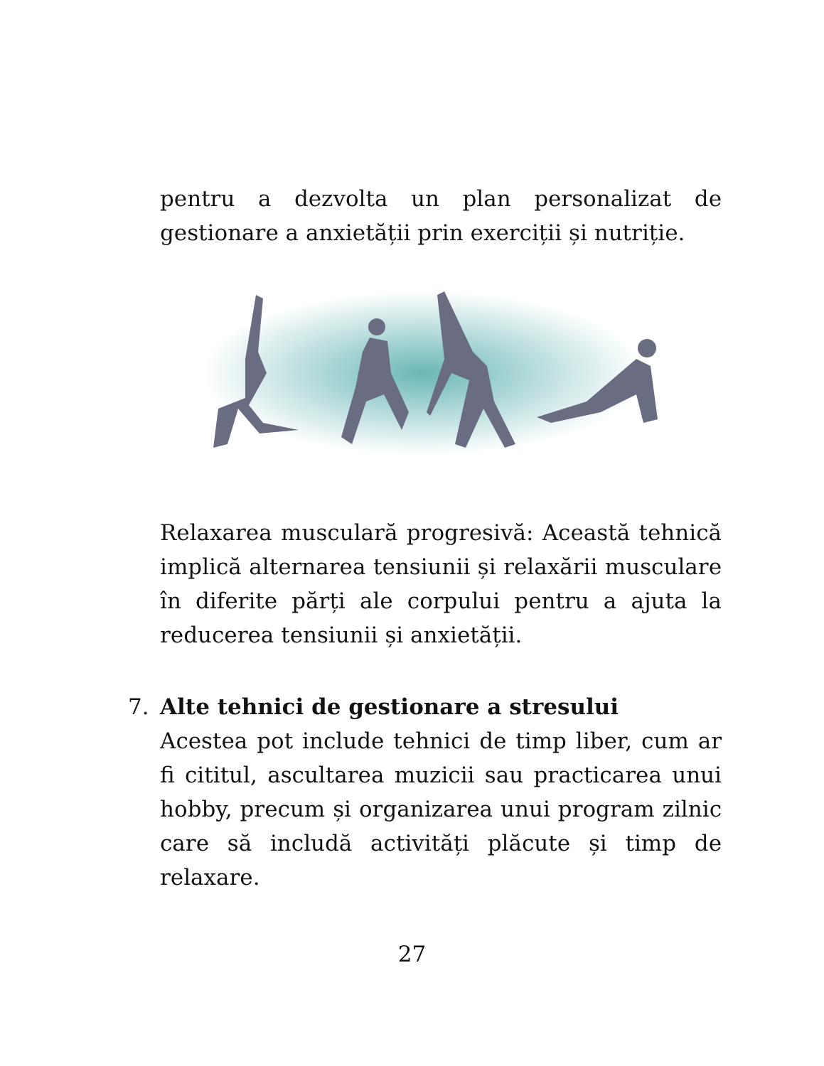pentru a dezvolta un plan personalizat de gestionare a anxietății prin exerciții și nutriție.
Relaxarea musculară progresivă: Această tehnică implică alternarea tensiunii și relaxării musculare în diferite părți ale corpului pentru a ajuta la reducerea tensiunii și anxietății.
7.
Alte tehnici de gestionare a stresului
Acestea pot include tehnici de timp liber, cum ar fi cititul, ascultarea muzicii sau practicarea unui hobby, precum și organizarea unui program zilnic care să includă activități plăcute și timp de relaxare.
27